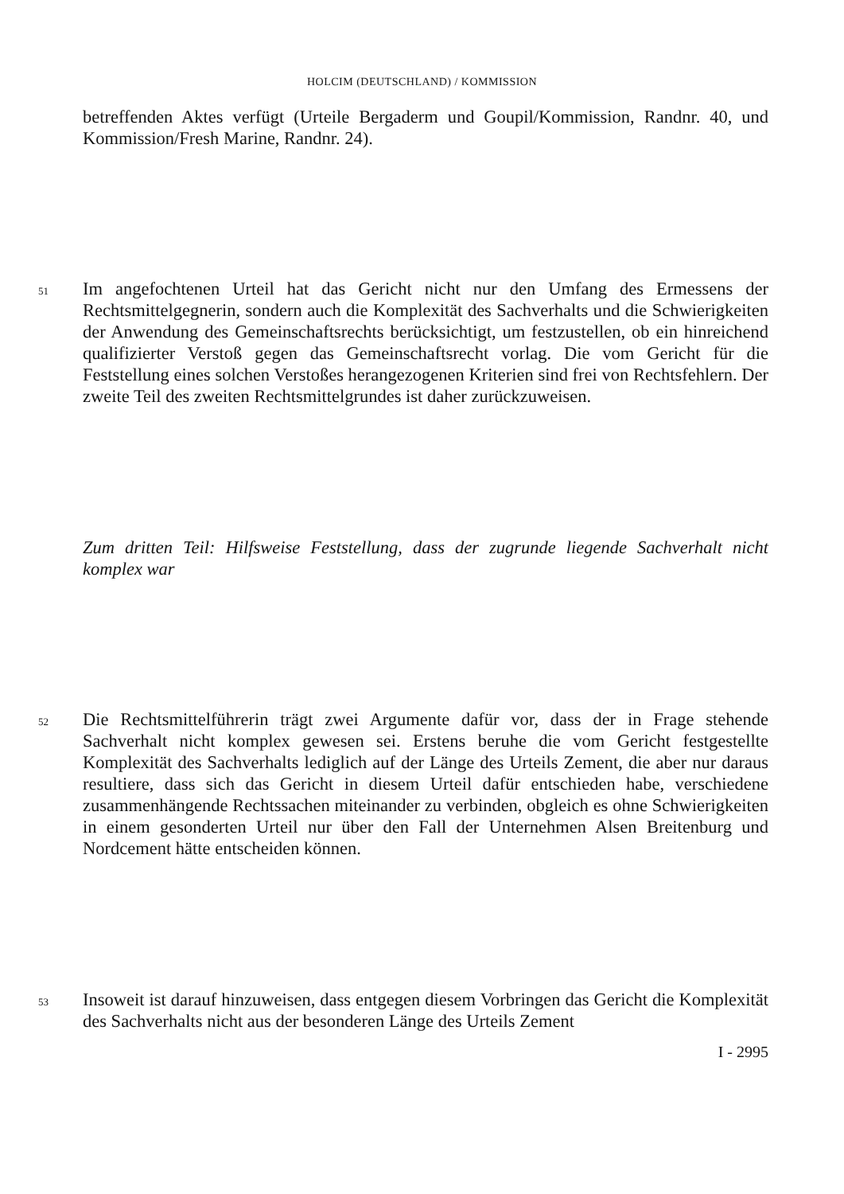HOLCIM (DEUTSCHLAND) / KOMMISSION
betreffenden Aktes verfügt (Urteile Bergaderm und Goupil/Kommission, Randnr. 40, und Kommission/Fresh Marine, Randnr. 24).
51 Im angefochtenen Urteil hat das Gericht nicht nur den Umfang des Ermessens der Rechtsmittelgegnerin, sondern auch die Komplexität des Sachverhalts und die Schwierigkeiten der Anwendung des Gemeinschaftsrechts berücksichtigt, um festzustellen, ob ein hinreichend qualifizierter Verstoß gegen das Gemeinschafts­recht vorlag. Die vom Gericht für die Feststellung eines solchen Verstoßes herangezogenen Kriterien sind frei von Rechtsfehlern. Der zweite Teil des zweiten Rechtsmittelgrundes ist daher zurückzuweisen.
Zum dritten Teil: Hilfsweise Feststellung, dass der zugrunde liegende Sachverhalt nicht komplex war
52 Die Rechtsmittelführerin trägt zwei Argumente dafür vor, dass der in Frage stehende Sachverhalt nicht komplex gewesen sei. Erstens beruhe die vom Gericht festgestellte Komplexität des Sachverhalts lediglich auf der Länge des Urteils Zement, die aber nur daraus resultiere, dass sich das Gericht in diesem Urteil dafür entschieden habe, verschiedene zusammenhängende Rechtssachen miteinander zu verbinden, obgleich es ohne Schwierigkeiten in einem gesonderten Urteil nur über den Fall der Unternehmen Alsen Breitenburg und Nordcement hätte entscheiden können.
53 Insoweit ist darauf hinzuweisen, dass entgegen diesem Vorbringen das Gericht die Komplexität des Sachverhalts nicht aus der besonderen Länge des Urteils Zement
I - 2995